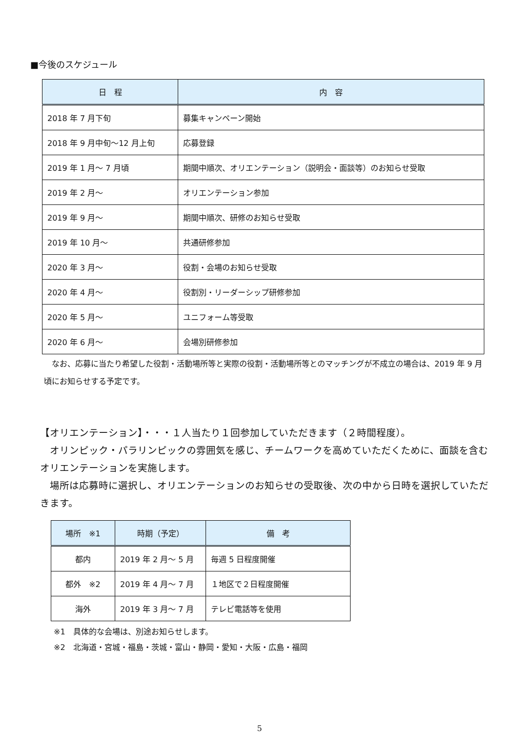■今後のスケジュール
| 日 程 | 内 容 |
| --- | --- |
| 2018 年 7 月下旬 | 募集キャンペーン開始 |
| 2018 年 9 月中旬～12 月上旬 | 応募登録 |
| 2019 年 1 月～ 7 月頃 | 期間中順次、オリエンテーション（説明会・面談等）のお知らせ受取 |
| 2019 年 2 月～ | オリエンテーション参加 |
| 2019 年 9 月～ | 期間中順次、研修のお知らせ受取 |
| 2019 年 10 月～ | 共通研修参加 |
| 2020 年 3 月～ | 役割・会場のお知らせ受取 |
| 2020 年 4 月～ | 役割別・リーダーシップ研修参加 |
| 2020 年 5 月～ | ユニフォーム等受取 |
| 2020 年 6 月～ | 会場別研修参加 |
　なお、応募に当たり希望した役割・活動場所等と実際の役割・活動場所等とのマッチングが不成立の場合は、2019 年 9 月頃にお知らせする予定です。
【オリエンテーション】・・・１人当たり１回参加していただきます（２時間程度）。
　オリンピック・パラリンピックの雰囲気を感じ、チームワークを高めていただくために、面談を含むオリエンテーションを実施します。
　場所は応募時に選択し、オリエンテーションのお知らせの受取後、次の中から日時を選択していただきます。
| 場所 ※1 | 時期（予定） | 備 考 |
| --- | --- | --- |
| 都内 | 2019 年 2 月～ 5 月 | 毎週 5 日程度開催 |
| 都外 ※2 | 2019 年 4 月～ 7 月 | １地区で２日程度開催 |
| 海外 | 2019 年 3 月～ 7 月 | テレビ電話等を使用 |
※1　具体的な会場は、別途お知らせします。
※2　北海道・宮城・福島・茨城・富山・静岡・愛知・大阪・広島・福岡
5